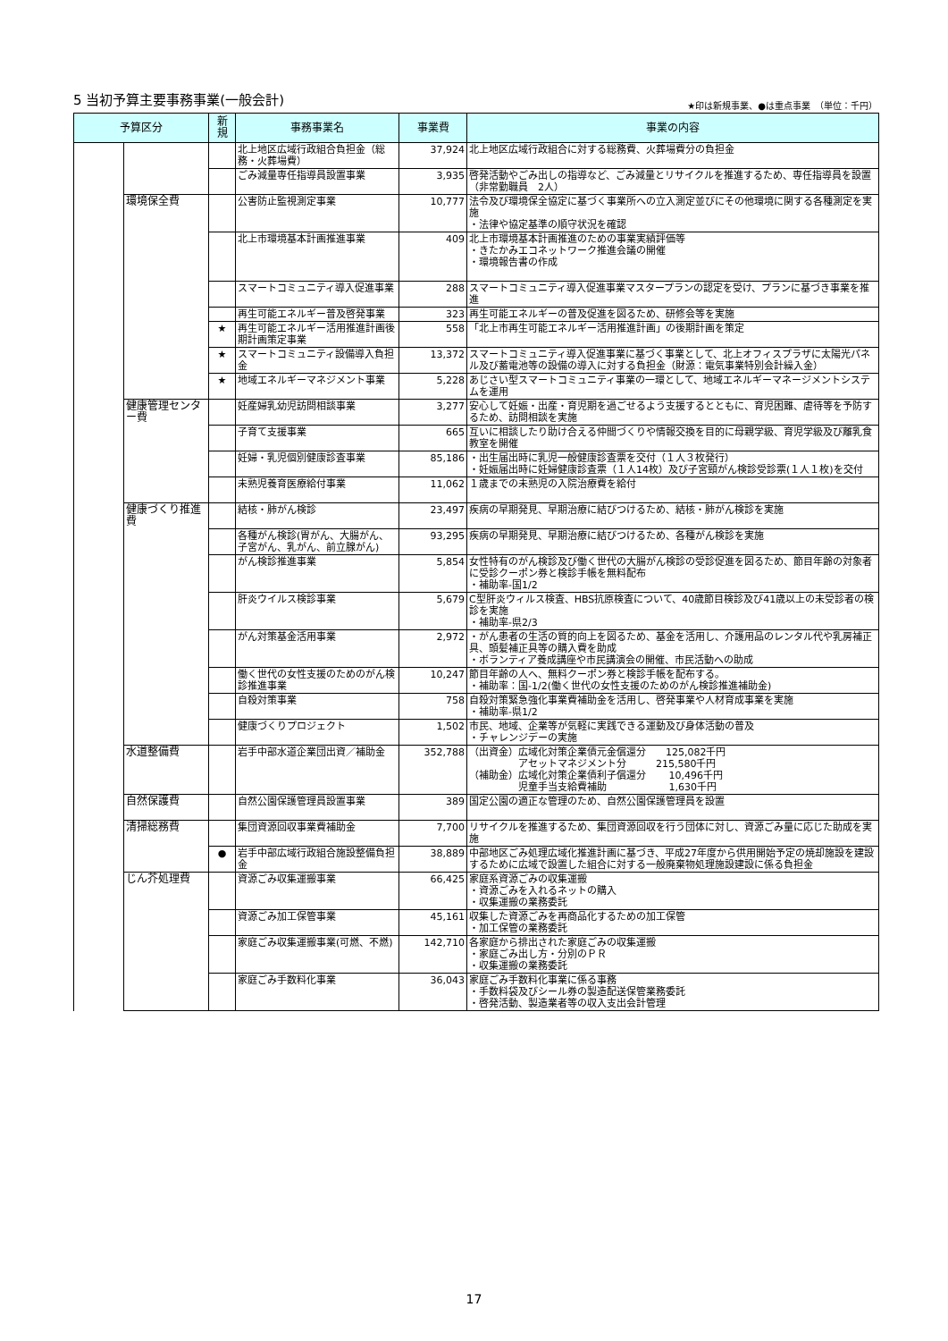5 当初予算主要事務事業(一般会計)
★印は新規事業、●は重点事業　（単位：千円）
| 予算区分 | | 新 規 | 事務事業名 | 事業費 | 事業の内容 |
| --- | --- | --- | --- | --- | --- |
| | | | 北上地区広域行政組合負担金（総務・火葬場費） | 37,924 | 北上地区広域行政組合に対する総務費、火葬場費分の負担金 |
| | | | ごみ減量専任指導員設置事業 | 3,935 | 啓発活動やごみ出しの指導など、ごみ減量とリサイクルを推進するため、専任指導員を設置（非常勤職員 2人） |
| | 環境保全費 | | 公害防止監視測定事業 | 10,777 | 法令及び環境保全協定に基づく事業所への立入測定並びにその他環境に関する各種測定を実施 ・法律や協定基準の順守状況を確認 |
| | | | 北上市環境基本計画推進事業 | 409 | 北上市環境基本計画推進のための事業実績評価等 ・きたかみエコネットワーク推進会議の開催 ・環境報告書の作成 |
| | | | スマートコミュニティ導入促進事業 | 288 | スマートコミュニティ導入促進事業マスタープランの認定を受け、プランに基づき事業を推進 |
| | | | 再生可能エネルギー普及啓発事業 | 323 | 再生可能エネルギーの普及促進を図るため、研修会等を実施 |
| | | ★ | 再生可能エネルギー活用推進計画後期計画策定事業 | 558 | 「北上市再生可能エネルギー活用推進計画」の後期計画を策定 |
| | | ★ | スマートコミュニティ設備導入負担金 | 13,372 | スマートコミュニティ導入促進事業に基づく事業として、北上オフィスプラザに太陽光パネル及び蓄電池等の設備の導入に対する負担金（財源：電気事業特別会計繰入金） |
| | | ★ | 地域エネルギーマネジメント事業 | 5,228 | あじさい型スマートコミュニティ事業の一環として、地域エネルギーマネージメントシステムを運用 |
| | 健康管理センター費 | | 妊産婦乳幼児訪問相談事業 | 3,277 | 安心して妊娠・出産・育児期を過ごせるよう支援するとともに、育児困難、虐待等を予防するため、訪問相談を実施 |
| | | | 子育て支援事業 | 665 | 互いに相談したり助け合える仲間づくりや情報交換を目的に母親学級、育児学級及び離乳食教室を開催 |
| | | | 妊婦・乳児個別健康診査事業 | 85,186 | ・出生届出時に乳児一般健康診査票を交付（１人３枚発行） ・妊娠届出時に妊婦健康診査票（１人14枚）及び子宮頸がん検診受診票(１人１枚)を交付 |
| | | | 未熟児養育医療給付事業 | 11,062 | １歳までの未熟児の入院治療費を給付 |
| | 健康づくり推進費 | | 結核・肺がん検診 | 23,497 | 疾病の早期発見、早期治療に結びつけるため、結核・肺がん検診を実施 |
| | | | 各種がん検診(胃がん、大腸がん、子宮がん、乳がん、前立腺がん) | 93,295 | 疾病の早期発見、早期治療に結びつけるため、各種がん検診を実施 |
| | | | がん検診推進事業 | 5,854 | 女性特有のがん検診及び働く世代の大腸がん検診の受診促進を図るため、節目年齢の対象者に受診クーポン券と検診手帳を無料配布 ・補助率-国1/2 |
| | | | 肝炎ウイルス検診事業 | 5,679 | C型肝炎ウィルス検査、HBS抗原検査について、40歳節目検診及び41歳以上の未受診者の検診を実施 ・補助率-県2/3 |
| | | | がん対策基金活用事業 | 2,972 | ・がん患者の生活の質的向上を図るため、基金を活用し、介護用品のレンタル代や乳房補正具、頭髪補正具等の購入費を助成 ・ボランティア養成講座や市民講演会の開催、市民活動への助成 |
| | | | 働く世代の女性支援のためのがん検診推進事業 | 10,247 | 節目年齢の人へ、無料クーポン券と検診手帳を配布する。 ・補助率：国-1/2(働く世代の女性支援のためのがん検診推進補助金) |
| | | | 自殺対策事業 | 758 | 自殺対策緊急強化事業費補助金を活用し、啓発事業や人材育成事業を実施 ・補助率-県1/2 |
| | | | 健康づくりプロジェクト | 1,502 | 市民、地域、企業等が気軽に実践できる運動及び身体活動の普及 ・チャレンジデーの実施 |
| | 水道整備費 | | 岩手中部水道企業団出資／補助金 | 352,788 | （出資金）広域化対策企業債元金償還分 125,082千円 アセットマネジメント分 215,580千円 （補助金）広域化対策企業債利子償還分 10,496千円 児童手当支給費補助 1,630千円 |
| | 自然保護費 | | 自然公園保護管理員設置事業 | 389 | 国定公園の適正な管理のため、自然公園保護管理員を設置 |
| | 清掃総務費 | | 集団資源回収事業費補助金 | 7,700 | リサイクルを推進するため、集団資源回収を行う団体に対し、資源ごみ量に応じた助成を実施 |
| | | ● | 岩手中部広域行政組合施設整備負担金 | 38,889 | 中部地区ごみ処理広域化推進計画に基づき、平成27年度から供用開始予定の焼却施設を建設するために広域で設置した組合に対する一般廃棄物処理施設建設に係る負担金 |
| | じん芥処理費 | | 資源ごみ収集運搬事業 | 66,425 | 家庭系資源ごみの収集運搬 ・資源ごみを入れるネットの購入 ・収集運搬の業務委託 |
| | | | 資源ごみ加工保管事業 | 45,161 | 収集した資源ごみを再商品化するための加工保管 ・加工保管の業務委託 |
| | | | 家庭ごみ収集運搬事業(可燃、不燃) | 142,710 | 各家庭から排出された家庭ごみの収集運搬 ・家庭ごみ出し方・分別のＰＲ ・収集運搬の業務委託 |
| | | | 家庭ごみ手数料化事業 | 36,043 | 家庭ごみ手数料化事業に係る事務 ・手数料袋及びシール券の製造配送保管業務委託 ・啓発活動、製造業者等の収入支出会計管理 |
17